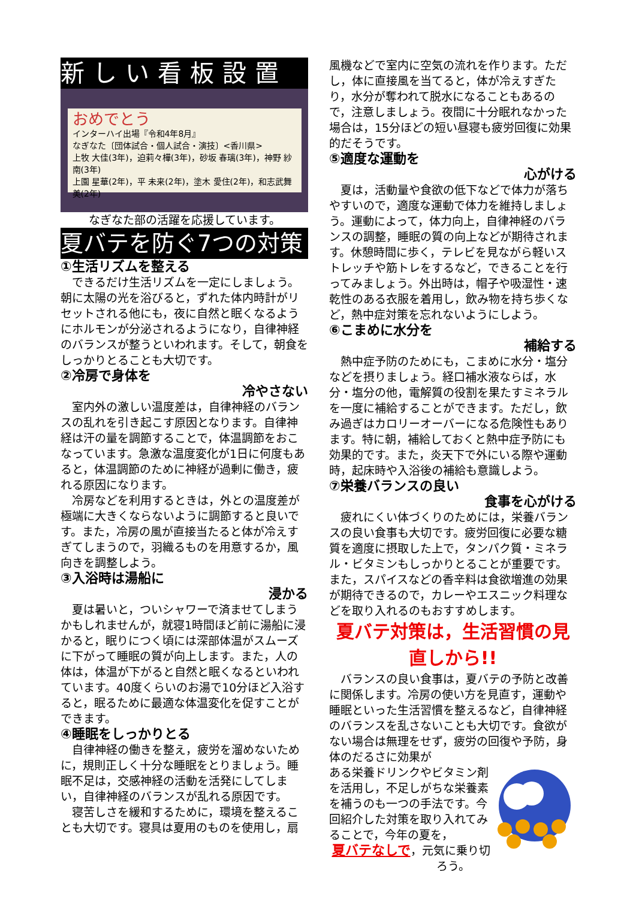新しい看板設置
おめでとう
インターハイ出場『令和4年8月』
なぎなた〔団体試合・個人試合・演技〕<香川県>
上牧 大佳(3年)，迫莉々樺(3年)，砂坂 春璃(3年)，神野 紗南(3年)
上園 星華(2年)，平 未来(2年)，塗木 愛住(2年)，和志武舞美(2年)
なぎなた部の活躍を応援しています。
夏バテを防ぐ7つの対策
①生活リズムを整える
できるだけ生活リズムを一定にしましょう。朝に太陽の光を浴びると，ずれた体内時計がリセットされる他にも，夜に自然と眠くなるようにホルモンが分泌されるようになり，自律神経のバランスが整うといわれます。そして，朝食をしっかりとることも大切です。
②冷房で身体を
冷やさない
室内外の激しい温度差は，自律神経のバランスの乱れを引き起こす原因となります。自律神経は汗の量を調節することで，体温調節をおこなっています。急激な温度変化が1日に何度もあると，体温調節のために神経が過剰に働き，疲れる原因になります。
冷房などを利用するときは，外との温度差が極端に大きくならないように調節すると良いです。また，冷房の風が直接当たると体が冷えすぎてしまうので，羽織るものを用意するか，風向きを調整しよう。
③入浴時は湯船に
浸かる
夏は暑いと，ついシャワーで済ませてしまうかもしれませんが，就寝1時間ほど前に湯船に浸かると，眠りにつく頃には深部体温がスムーズに下がって睡眠の質が向上します。また，人の体は，体温が下がると自然と眠くなるといわれています。40度くらいのお湯で10分ほど入浴すると，眠るために最適な体温変化を促すことができます。
④睡眠をしっかりとる
自律神経の働きを整え，疲労を溜めないために，規則正しく十分な睡眠をとりましょう。睡眠不足は，交感神経の活動を活発にしてしまい，自律神経のバランスが乱れる原因です。
寝苦しさを緩和するために，環境を整えることも大切です。寝具は夏用のものを使用し，扇
風機などで室内に空気の流れを作ります。ただし，体に直接風を当てると，体が冷えすぎたり，水分が奪われて脱水になることもあるので，注意しましょう。夜間に十分眠れなかった場合は，15分ほどの短い昼寝も疲労回復に効果的だそうです。
⑤適度な運動を
心がける
夏は，活動量や食欲の低下などで体力が落ちやすいので，適度な運動で体力を維持しましょう。運動によって，体力向上，自律神経のバランスの調整，睡眠の質の向上などが期待されます。休憩時間に歩く，テレビを見ながら軽いストレッチや筋トレをするなど，できることを行ってみましょう。外出時は，帽子や吸湿性・速乾性のある衣服を着用し，飲み物を持ち歩くなど，熱中症対策を忘れないようにしよう。
⑥こまめに水分を
補給する
熱中症予防のためにも，こまめに水分・塩分などを摂りましょう。経口補水液ならば，水分・塩分の他，電解質の役割を果たすミネラルを一度に補給することができます。ただし，飲み過ぎはカロリーオーバーになる危険性もあります。特に朝，補給しておくと熱中症予防にも効果的です。また，炎天下で外にいる際や運動時，起床時や入浴後の補給も意識しよう。
⑦栄養バランスの良い
食事を心がける
疲れにくい体づくりのためには，栄養バランスの良い食事も大切です。疲労回復に必要な糖質を適度に摂取した上で，タンパク質・ミネラル・ビタミンもしっかりとることが重要です。また，スパイスなどの香辛料は食欲増進の効果が期待できるので，カレーやエスニック料理などを取り入れるのもおすすめします。
夏バテ対策は，生活習慣の見直しから!!
バランスの良い食事は，夏バテの予防と改善に関係します。冷房の使い方を見直す，運動や睡眠といった生活習慣を整えるなど，自律神経のバランスを乱さないことも大切です。食欲がない場合は無理をせず，疲労の回復や予防，身体のだるさに効果が
ある栄養ドリンクやビタミン剤を活用し，不足しがちな栄養素を補うのも一つの手法です。今回紹介した対策を取り入れてみることで，今年の夏を，
夏バテなしで，元気に乗り切ろう。